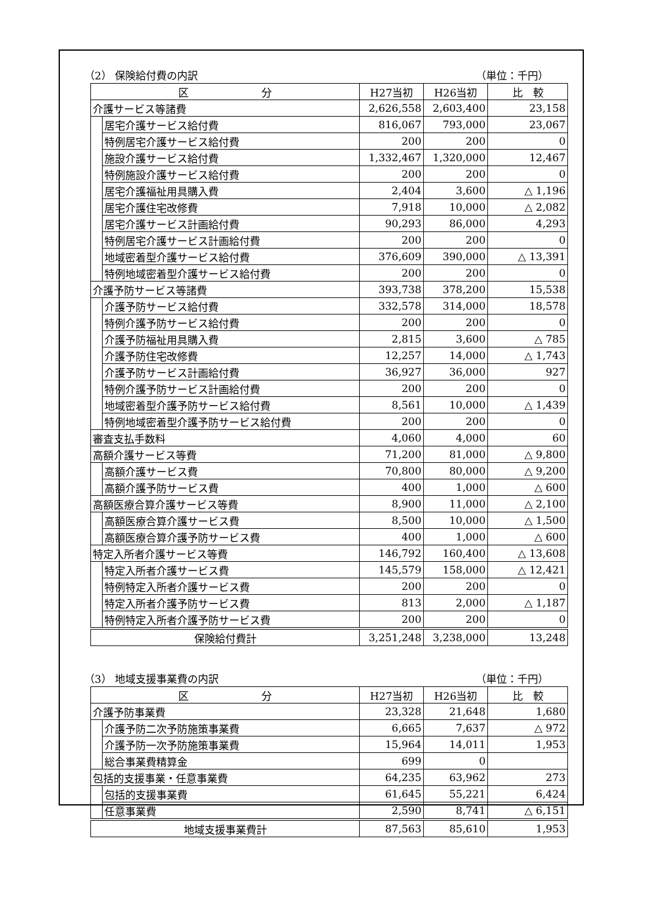（2） 保険給付費の内訳 （単位：千円）
| 区 分 | | H27当初 | H26当初 | 比 較 |
| --- | --- | --- | --- | --- |
| 介護サービス等諸費 | | 2,626,558 | 2,603,400 | 23,158 |
| | 居宅介護サービス給付費 | 816,067 | 793,000 | 23,067 |
| | 特例居宅介護サービス給付費 | 200 | 200 | 0 |
| | 施設介護サービス給付費 | 1,332,467 | 1,320,000 | 12,467 |
| | 特例施設介護サービス給付費 | 200 | 200 | 0 |
| | 居宅介護福祉用具購入費 | 2,404 | 3,600 | △ 1,196 |
| | 居宅介護住宅改修費 | 7,918 | 10,000 | △ 2,082 |
| | 居宅介護サービス計画給付費 | 90,293 | 86,000 | 4,293 |
| | 特例居宅介護サービス計画給付費 | 200 | 200 | 0 |
| | 地域密着型介護サービス給付費 | 376,609 | 390,000 | △ 13,391 |
| | 特例地域密着型介護サービス給付費 | 200 | 200 | 0 |
| 介護予防サービス等諸費 | | 393,738 | 378,200 | 15,538 |
| | 介護予防サービス給付費 | 332,578 | 314,000 | 18,578 |
| | 特例介護予防サービス給付費 | 200 | 200 | 0 |
| | 介護予防福祉用具購入費 | 2,815 | 3,600 | △ 785 |
| | 介護予防住宅改修費 | 12,257 | 14,000 | △ 1,743 |
| | 介護予防サービス計画給付費 | 36,927 | 36,000 | 927 |
| | 特例介護予防サービス計画給付費 | 200 | 200 | 0 |
| | 地域密着型介護予防サービス給付費 | 8,561 | 10,000 | △ 1,439 |
| | 特例地域密着型介護予防サービス給付費 | 200 | 200 | 0 |
| 審査支払手数料 | | 4,060 | 4,000 | 60 |
| 高額介護サービス等費 | | 71,200 | 81,000 | △ 9,800 |
| | 高額介護サービス費 | 70,800 | 80,000 | △ 9,200 |
| | 高額介護予防サービス費 | 400 | 1,000 | △ 600 |
| 高額医療合算介護サービス等費 | | 8,900 | 11,000 | △ 2,100 |
| | 高額医療合算介護サービス費 | 8,500 | 10,000 | △ 1,500 |
| | 高額医療合算介護予防サービス費 | 400 | 1,000 | △ 600 |
| 特定入所者介護サービス等費 | | 146,792 | 160,400 | △ 13,608 |
| | 特定入所者介護サービス費 | 145,579 | 158,000 | △ 12,421 |
| | 特例特定入所者介護サービス費 | 200 | 200 | 0 |
| | 特定入所者介護予防サービス費 | 813 | 2,000 | △ 1,187 |
| | 特例特定入所者介護予防サービス費 | 200 | 200 | 0 |
| 保険給付費計 | | 3,251,248 | 3,238,000 | 13,248 |
（3） 地域支援事業費の内訳 （単位：千円）
| 区 分 | | H27当初 | H26当初 | 比 較 |
| --- | --- | --- | --- | --- |
| 介護予防事業費 | | 23,328 | 21,648 | 1,680 |
| | 介護予防二次予防施策事業費 | 6,665 | 7,637 | △ 972 |
| | 介護予防一次予防施策事業費 | 15,964 | 14,011 | 1,953 |
| | 総合事業費精算金 | 699 | 0 | |
| 包括的支援事業・任意事業費 | | 64,235 | 63,962 | 273 |
| | 包括的支援事業費 | 61,645 | 55,221 | 6,424 |
| | 任意事業費 | 2,590 | 8,741 | △ 6,151 |
| 地域支援事業費計 | | 87,563 | 85,610 | 1,953 |